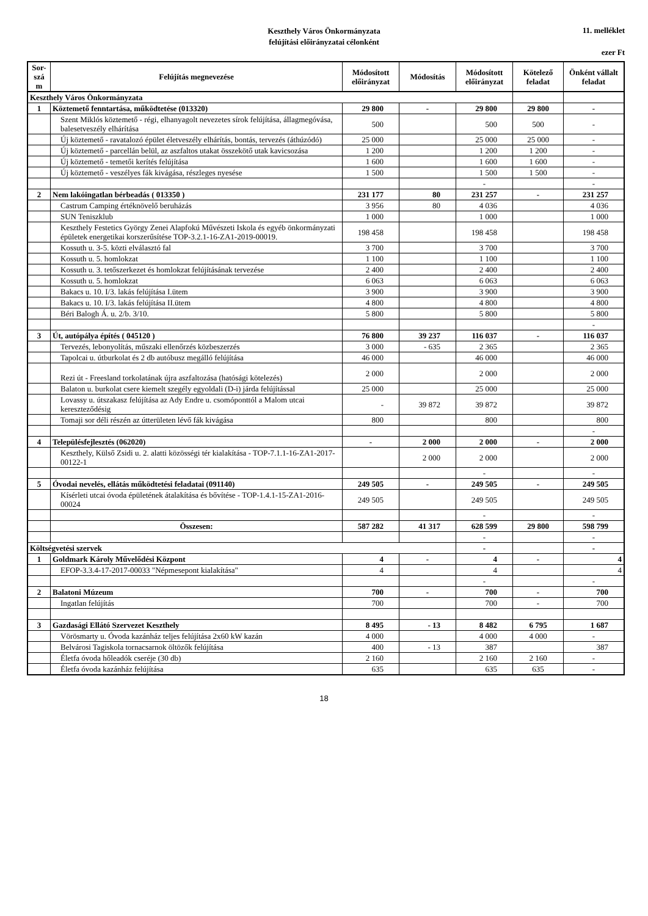Keszthely Város Önkormányzata
felújítási előirányzatai célonként
11. melléklet
ezer Ft
| Sor-szá m | Felújítás megnevezése | Módosított előirányzat | Módosítás | Módosított előirányzat | Kötelező feladat | Önként vállalt feladat |
| --- | --- | --- | --- | --- | --- | --- |
| Keszthely Város Önkormányzata | | | | | | |
| 1 | Köztemető fenntartása, működtetése (013320) | 29 800 | - | 29 800 | 29 800 | - |
| | Szent Miklós köztemető - régi, elhanyagolt nevezetes sírok felújítása, állagmegóvása, balesetveszély elhárítása | 500 | | 500 | 500 | - |
| | Új köztemető - ravatalozó épület életveszély elhárítás, bontás, tervezés (áthúzódó) | 25 000 | | 25 000 | 25 000 | - |
| | Új köztemető - parcellán belül, az aszfaltos utakat összekötő utak kavicsozása | 1 200 | | 1 200 | 1 200 | - |
| | Új köztemető - temetői kerítés felújítása | 1 600 | | 1 600 | 1 600 | - |
| | Új köztemető - veszélyes fák kivágása, részleges nyesése | 1 500 | | 1 500 | 1 500 | - |
| | | | | - | | - |
| 2 | Nem lakóingatlan bérbeadás ( 013350 ) | 231 177 | 80 | 231 257 | - | 231 257 |
| | Castrum Camping értéknövelő beruházás | 3 956 | 80 | 4 036 | | 4 036 |
| | SUN Teniszklub | 1 000 | | 1 000 | | 1 000 |
| | Keszthely Festetics György Zenei Alapfokú Művészeti Iskola és egyéb önkormányzati épületek energetikai korszerűsítése TOP-3.2.1-16-ZA1-2019-00019. | 198 458 | | 198 458 | | 198 458 |
| | Kossuth u. 3-5. közti elválasztó fal | 3 700 | | 3 700 | | 3 700 |
| | Kossuth u. 5. homlokzat | 1 100 | | 1 100 | | 1 100 |
| | Kossuth u. 3. tetőszerkezet és homlokzat felújításának tervezése | 2 400 | | 2 400 | | 2 400 |
| | Kossuth u. 5. homlokzat | 6 063 | | 6 063 | | 6 063 |
| | Bakacs u. 10. I/3. lakás felújítása I.ütem | 3 900 | | 3 900 | | 3 900 |
| | Bakacs u. 10. I/3. lakás felújítása II.ütem | 4 800 | | 4 800 | | 4 800 |
| | Béri Balogh Á. u. 2/b. 3/10. | 5 800 | | 5 800 | | 5 800 |
| | | | | | | - |
| 3 | Út, autópálya építés ( 045120 ) | 76 800 | 39 237 | 116 037 | - | 116 037 |
| | Tervezés, lebonyolítás, műszaki ellenőrzés közbeszerzés | 3 000 | - 635 | 2 365 | | 2 365 |
| | Tapolcai u. útburkolat és 2 db autóbusz megálló felújítása | 46 000 | | 46 000 | | 46 000 |
| | Rezi út - Freesland torkolatának újra aszfaltozása (hatósági kötelezés) | 2 000 | | 2 000 | | 2 000 |
| | Balaton u. burkolat csere kiemelt szegély egyoldali (D-i) járda felújítással | 25 000 | | 25 000 | | 25 000 |
| | Lovassy u. útszakasz felújítása az Ady Endre u. csomóponttól a Malom utcai kereszteződésig | - | 39 872 | 39 872 | | 39 872 |
| | Tomaji sor déli részén az útterületen lévő fák kivágása | 800 | | 800 | | 800 |
| | | | | | | - |
| 4 | Településfejlesztés (062020) | - | 2 000 | 2 000 | - | 2 000 |
| | Keszthely, Külső Zsidi u. 2. alatti közösségi tér kialakítása - TOP-7.1.1-16-ZA1-2017-00122-1 | | 2 000 | 2 000 | | 2 000 |
| | | | | - | | - |
| 5 | Óvodai nevelés, ellátás működtetési feladatai (091140) | 249 505 | - | 249 505 | - | 249 505 |
| | Kísérleti utcai óvoda épületének átalakítása és bővítése - TOP-1.4.1-15-ZA1-2016-00024 | 249 505 | | 249 505 | | 249 505 |
| | | | | - | | - |
| | Összesen: | 587 282 | 41 317 | 628 599 | 29 800 | 598 799 |
| | | | | - | | - |
| Költségvetési szervek | | | | - | | - |
| 1 | Goldmark Károly Művelődési Központ | 4 | - | 4 | - | 4 |
| | EFOP-3.3.4-17-2017-00033 "Népmesepont kialakítása" | 4 | | 4 | | 4 |
| | | | | - | | - |
| 2 | Balatoni Múzeum | 700 | - | 700 | - | 700 |
| | Ingatlan felújítás | 700 | | 700 | - | 700 |
| 3 | Gazdasági Ellátó Szervezet Keszthely | 8 495 | - 13 | 8 482 | 6 795 | 1 687 |
| | Vörösmarty u. Óvoda kazánház teljes felújítása 2x60 kW kazán | 4 000 | | 4 000 | 4 000 | - |
| | Belvárosi Tagiskola tornacsarnok öltözők felújítása | 400 | - 13 | 387 | | 387 |
| | Életfa óvoda hőleadók cseréje (30 db) | 2 160 | | 2 160 | 2 160 | - |
| | Életfa óvoda kazánház felújítása | 635 | | 635 | 635 | - |
18